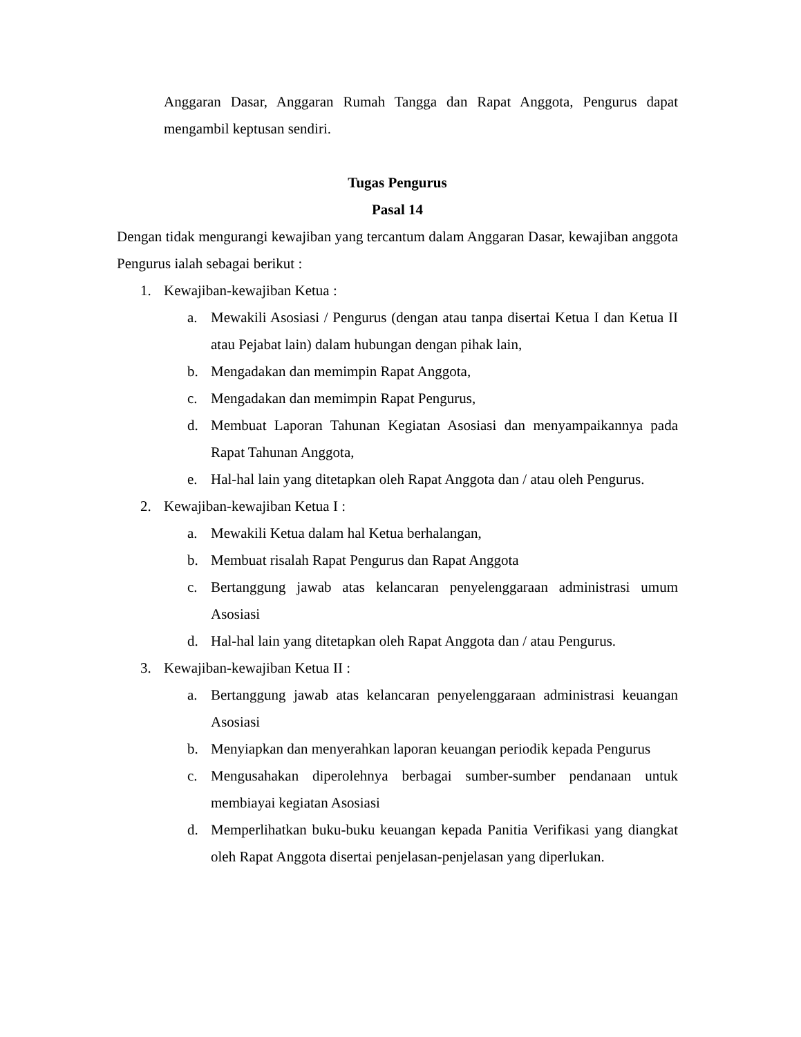Anggaran Dasar, Anggaran Rumah Tangga dan Rapat Anggota, Pengurus dapat mengambil keptusan sendiri.
Tugas Pengurus
Pasal 14
Dengan tidak mengurangi kewajiban yang tercantum dalam Anggaran Dasar, kewajiban anggota Pengurus ialah sebagai berikut :
1. Kewajiban-kewajiban Ketua :
a. Mewakili Asosiasi / Pengurus (dengan atau tanpa disertai Ketua I dan Ketua II atau Pejabat lain) dalam hubungan dengan pihak lain,
b. Mengadakan dan memimpin Rapat Anggota,
c. Mengadakan dan memimpin Rapat Pengurus,
d. Membuat Laporan Tahunan Kegiatan Asosiasi dan menyampaikannya pada Rapat Tahunan Anggota,
e. Hal-hal lain yang ditetapkan oleh Rapat Anggota dan / atau oleh Pengurus.
2. Kewajiban-kewajiban Ketua I :
a. Mewakili Ketua dalam hal Ketua berhalangan,
b. Membuat risalah Rapat Pengurus dan Rapat Anggota
c. Bertanggung jawab atas kelancaran penyelenggaraan administrasi umum Asosiasi
d. Hal-hal lain yang ditetapkan oleh Rapat Anggota dan / atau Pengurus.
3. Kewajiban-kewajiban Ketua II :
a. Bertanggung jawab atas kelancaran penyelenggaraan administrasi keuangan Asosiasi
b. Menyiapkan dan menyerahkan laporan keuangan periodik kepada Pengurus
c. Mengusahakan diperolehnya berbagai sumber-sumber pendanaan untuk membiayai kegiatan Asosiasi
d. Memperlihatkan buku-buku keuangan kepada Panitia Verifikasi yang diangkat oleh Rapat Anggota disertai penjelasan-penjelasan yang diperlukan.